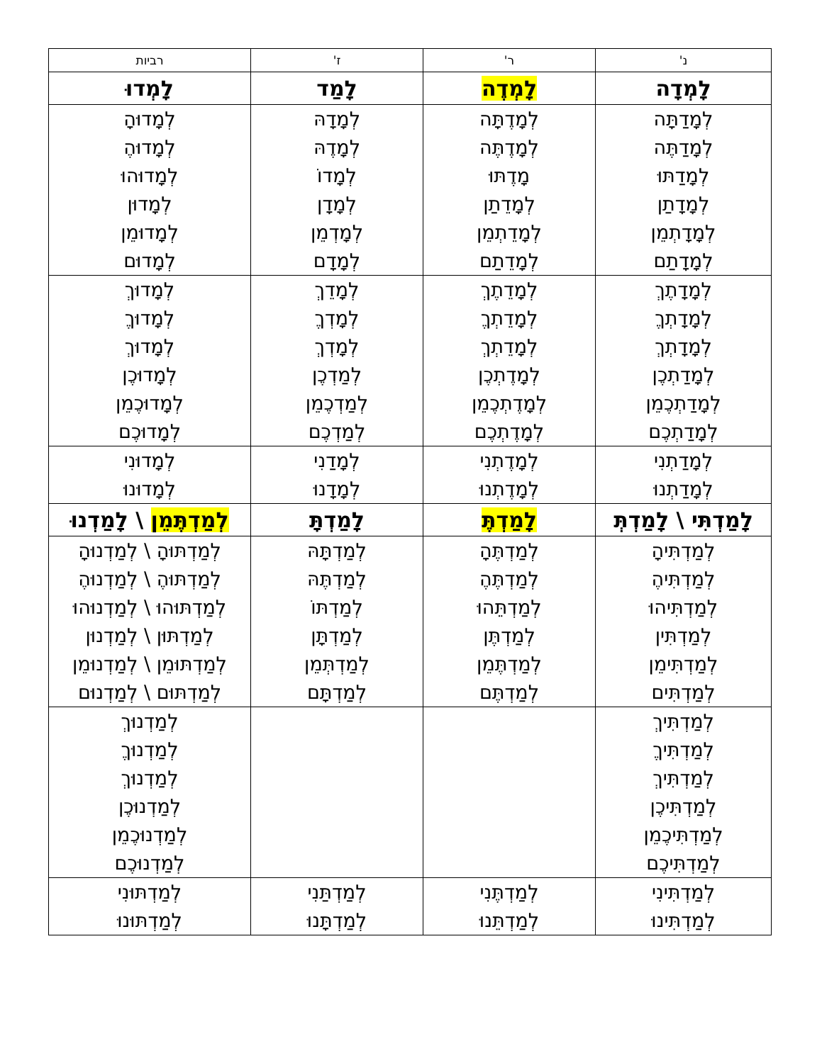| נ' | ר' | ז' | רביות |
| --- | --- | --- | --- |
| לָמְדָה | לָמְדֶה | לָמַד | לָמְדוּ |
| לְמָדַתָּה לְמָדַתֶּה לְמָדַתּוּ לְמָדָתַן לְמָדָתְמֵן לְמָדָתַם | לְמָדֶתָּה לְמָדֶתֶּה מָדֶתּוּ לְמָדֵתַן לְמָדֵתְמֵן לְמָדֵתַם | לְמָדָהּ לְמָדֶהּ לְמָדוֹ לְמָדָן לְמָדְמֵן לְמָדָם | לְמָדוּהָ לְמָדוּהֶ לְמָדוּהוּ לְמָדוּן לְמָדוּמֵן לְמָדוּם |
| לְמָדָתֶךְ לְמָדָתְךֶ לְמָדָתְךְ לְמָדַתְכֶן לְמָדַתְכֶמֵן לְמָדַתְכֶם | לְמָדֵתֶךְ לְמָדֵתְךֶ לְמָדֵתְךְ לְמָדֶתְכֶן לְמָדֶתְכֶמֵן לְמָדֶתְכֶם | לְמָדֵךְ לְמָדְךֶ לְמָדְךְ לְמַדְכֶן לְמַדְכֶמֵן לְמַדְכֶם | לְמָדוּךְ לְמָדוּךֶ לְמָדוּךְ לְמָדוּכֶן לְמָדוּכֶמֵן לְמָדוּכֶם |
| לְמָדַתְנִי לְמָדַתְנוּ | לְמָדֶתְנִי לְמָדֶתְנוּ | לְמָדַנִי לְמָדָנוּ | לְמָדוּנִי לְמָדוּנוּ |
| לָמַדְתִּי \ לָמַדְתְּ | לָמַדְתֶּ | לָמַדְתָּ | לְמַדְתֶּמֵן \ לָמַדְנוּ |
| לְמַדְתִּיהָ לְמַדְתִּיהֶ לְמַדְתִּיהוּ לְמַדְתִּין לְמַדְתִּימֵן לְמַדְתִּים | לְמַדְתֶּהָ לְמַדְתֶּהֶ לְמַדְתֵּהוּ לְמַדְתֶּן לְמַדְתֶּמֵן לְמַדְתֶּם | לְמַדְתָּהּ לְמַדְתֶּהּ לְמַדְתּוֹ לְמַדְתָּן לְמַדְתְּמֵן לְמַדְתָּם | לְמַדְתּוּהָ \ לְמַדְנוּהָ לְמַדְתּוּהֶ \ לְמַדְנוּהֶ לְמַדְתּוּהוּ \ לְמַדְנוּהוּ לְמַדְתּוּן \ לְמַדְנוּן לְמַדְתּוּמֵן \ לְמַדְנוּמֵן לְמַדְתּוּם \ לְמַדְנוּם |
| לְמַדְתִּיךְ לְמַדְתִּיךֶ לְמַדְתִּיךְ לְמַדְתִּיכֶן לְמַדְתִּיכֶמֵן לְמַדְתִּיכֶם | | | לְמַדְנוּךְ לְמַדְנוּךֶ לְמַדְנוּךְ לְמַדְנוּכֶן לְמַדְנוּכֶמֵן לְמַדְנוּכֶם |
| לְמַדְתִּינִי לְמַדְתִּינוּ | לְמַדְתֶּנִי לְמַדְתֵּנוּ | לְמַדְתַּנִי לְמַדְתָּנוּ | לְמַדְתּוּנִי לְמַדְתּוּנוּ |